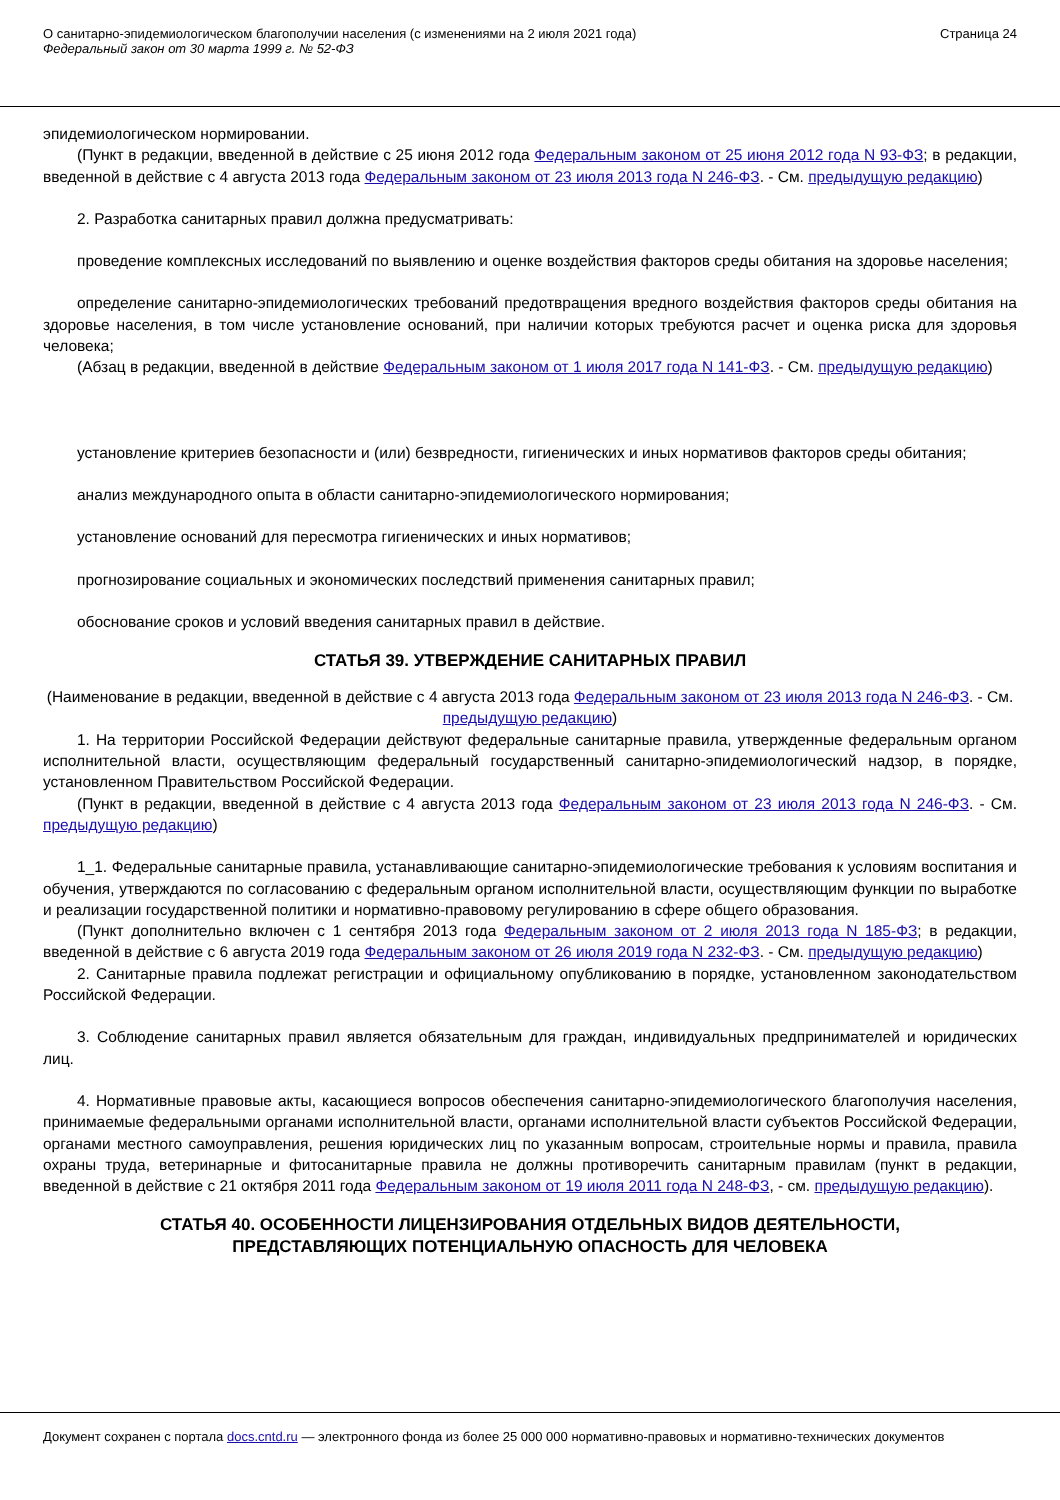О санитарно-эпидемиологическом благополучии населения (с изменениями на 2 июля 2021 года)
Федеральный закон от 30 марта 1999 г. № 52-ФЗ
Страница 24
эпидемиологическом нормировании.
(Пункт в редакции, введенной в действие с 25 июня 2012 года Федеральным законом от 25 июня 2012 года N 93-ФЗ; в редакции, введенной в действие с 4 августа 2013 года Федеральным законом от 23 июля 2013 года N 246-ФЗ. - См. предыдущую редакцию)
2. Разработка санитарных правил должна предусматривать:
проведение комплексных исследований по выявлению и оценке воздействия факторов среды обитания на здоровье населения;
определение санитарно-эпидемиологических требований предотвращения вредного воздействия факторов среды обитания на здоровье населения, в том числе установление оснований, при наличии которых требуются расчет и оценка риска для здоровья человека;
(Абзац в редакции, введенной в действие Федеральным законом от 1 июля 2017 года N 141-ФЗ. - См. предыдущую редакцию)
установление критериев безопасности и (или) безвредности, гигиенических и иных нормативов факторов среды обитания;
анализ международного опыта в области санитарно-эпидемиологического нормирования;
установление оснований для пересмотра гигиенических и иных нормативов;
прогнозирование социальных и экономических последствий применения санитарных правил;
обоснование сроков и условий введения санитарных правил в действие.
СТАТЬЯ 39. УТВЕРЖДЕНИЕ САНИТАРНЫХ ПРАВИЛ
(Наименование в редакции, введенной в действие с 4 августа 2013 года Федеральным законом от 23 июля 2013 года N 246-ФЗ. - См. предыдущую редакцию)
1. На территории Российской Федерации действуют федеральные санитарные правила, утвержденные федеральным органом исполнительной власти, осуществляющим федеральный государственный санитарно-эпидемиологический надзор, в порядке, установленном Правительством Российской Федерации.
(Пункт в редакции, введенной в действие с 4 августа 2013 года Федеральным законом от 23 июля 2013 года N 246-ФЗ. - См. предыдущую редакцию)
1_1. Федеральные санитарные правила, устанавливающие санитарно-эпидемиологические требования к условиям воспитания и обучения, утверждаются по согласованию с федеральным органом исполнительной власти, осуществляющим функции по выработке и реализации государственной политики и нормативно-правовому регулированию в сфере общего образования.
(Пункт дополнительно включен с 1 сентября 2013 года Федеральным законом от 2 июля 2013 года N 185-ФЗ; в редакции, введенной в действие с 6 августа 2019 года Федеральным законом от 26 июля 2019 года N 232-ФЗ. - См. предыдущую редакцию)
2. Санитарные правила подлежат регистрации и официальному опубликованию в порядке, установленном законодательством Российской Федерации.
3. Соблюдение санитарных правил является обязательным для граждан, индивидуальных предпринимателей и юридических лиц.
4. Нормативные правовые акты, касающиеся вопросов обеспечения санитарно-эпидемиологического благополучия населения, принимаемые федеральными органами исполнительной власти, органами исполнительной власти субъектов Российской Федерации, органами местного самоуправления, решения юридических лиц по указанным вопросам, строительные нормы и правила, правила охраны труда, ветеринарные и фитосанитарные правила не должны противоречить санитарным правилам (пункт в редакции, введенной в действие с 21 октября 2011 года Федеральным законом от 19 июля 2011 года N 248-ФЗ, - см. предыдущую редакцию).
СТАТЬЯ 40. ОСОБЕННОСТИ ЛИЦЕНЗИРОВАНИЯ ОТДЕЛЬНЫХ ВИДОВ ДЕЯТЕЛЬНОСТИ,
ПРЕДСТАВЛЯЮЩИХ ПОТЕНЦИАЛЬНУЮ ОПАСНОСТЬ ДЛЯ ЧЕЛОВЕКА
Документ сохранен с портала docs.cntd.ru — электронного фонда из более 25 000 000 нормативно-правовых и нормативно-технических документов